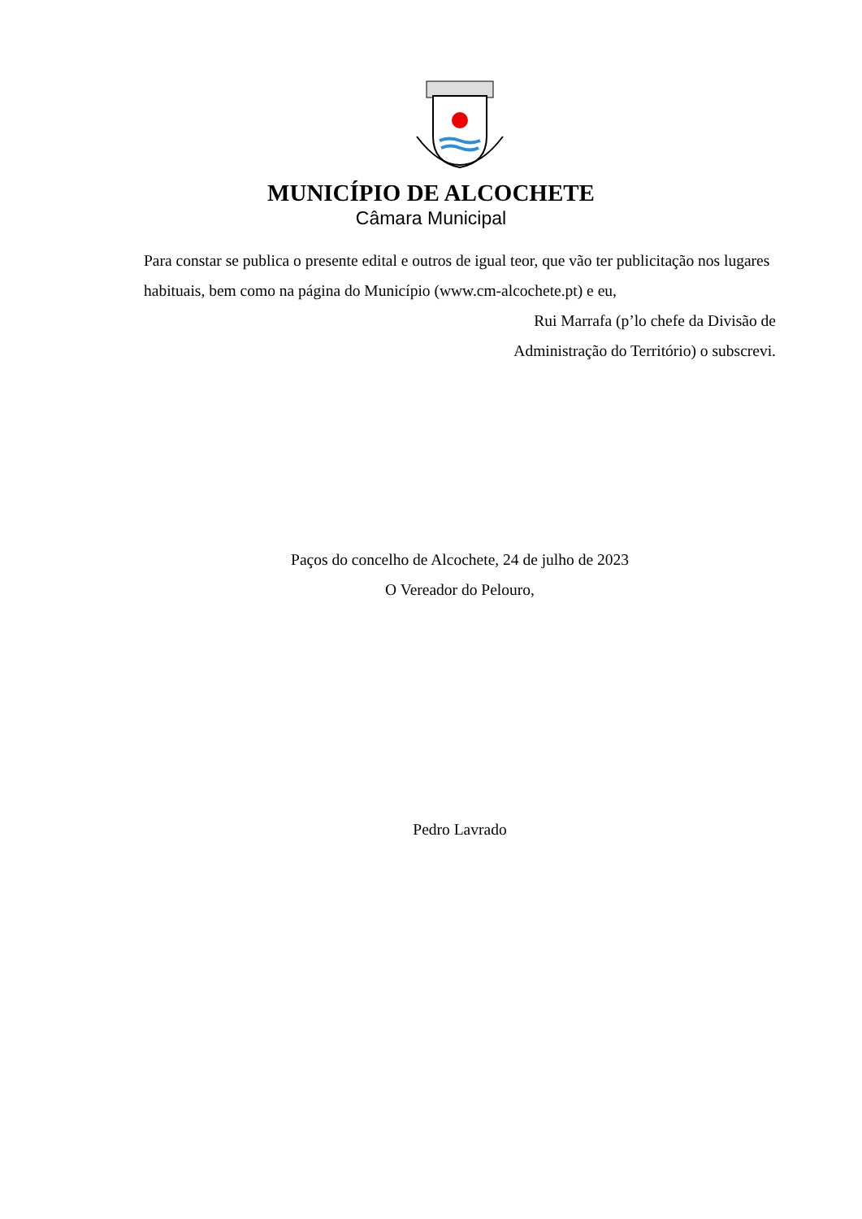MUNICÍPIO DE ALCOCHETE
Câmara Municipal
Para constar se publica o presente edital e outros de igual teor, que vão ter publicitação nos lugares habituais, bem como na página do Município (www.cm-alcochete.pt) e eu,
Rui Marrafa (p’lo chefe da Divisão de
Administração do Território) o subscrevi.
Paços do concelho de Alcochete, 24 de julho de 2023
O Vereador do Pelouro,
Pedro Lavrado